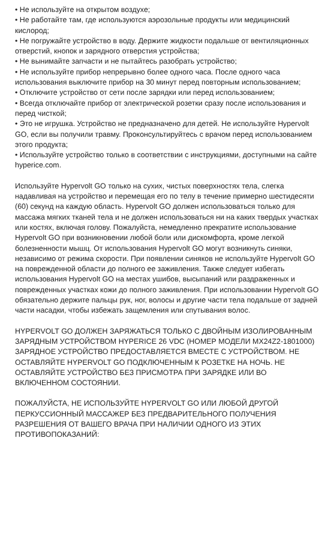• Не используйте на открытом воздухе;
• Не работайте там, где используются аэрозольные продукты или медицинский кислород;
• Не погружайте устройство в воду. Держите жидкости подальше от вентиляционных отверстий, кнопок и зарядного отверстия устройства;
• Не вынимайте запчасти и не пытайтесь разобрать устройство;
• Не используйте прибор непрерывно более одного часа. После одного часа использования выключите прибор на 30 минут перед повторным использованием;
• Отключите устройство от сети после зарядки или перед использованием;
• Всегда отключайте прибор от электрической розетки сразу после использования и перед чисткой;
• Это не игрушка. Устройство не предназначено для детей. Не используйте Hypervolt GO, если вы получили травму. Проконсультируйтесь с врачом перед использованием этого продукта;
• Используйте устройство только в соответствии с инструкциями, доступными на сайте hyperice.com.
Используйте Hypervolt GO только на сухих, чистых поверхностях тела, слегка надавливая на устройство и перемещая его по телу в течение примерно шестидесяти (60) секунд на каждую область. Hypervolt GO должен использоваться только для массажа мягких тканей тела и не должен использоваться ни на каких твердых участках или костях, включая голову. Пожалуйста, немедленно прекратите использование Hypervolt GO при возникновении любой боли или дискомфорта, кроме легкой болезненности мышц. От использования Hypervolt GO могут возникнуть синяки, независимо от режима скорости. При появлении синяков не используйте Hypervolt GO на поврежденной области до полного ее заживления. Также следует избегать использования Hypervolt GO на местах ушибов, высыпаний или раздраженных и поврежденных участках кожи до полного заживления. При использовании Hypervolt GO обязательно держите пальцы рук, ног, волосы и другие части тела подальше от задней части насадки, чтобы избежать защемления или спутывания волос.
HYPERVOLT GO ДОЛЖЕН ЗАРЯЖАТЬСЯ ТОЛЬКО С ДВОЙНЫМ ИЗОЛИРОВАННЫМ ЗАРЯДНЫМ УСТРОЙСТВОМ HYPERICE 26 VDC (НОМЕР МОДЕЛИ MX24Z2-1801000) ЗАРЯДНОЕ УСТРОЙСТВО ПРЕДОСТАВЛЯЕТСЯ ВМЕСТЕ С УСТРОЙСТВОМ. НЕ ОСТАВЛЯЙТЕ HYPERVOLT GO ПОДКЛЮЧЕННЫМ К РОЗЕТКЕ НА НОЧЬ. НЕ ОСТАВЛЯЙТЕ УСТРОЙСТВО БЕЗ ПРИСМОТРА ПРИ ЗАРЯДКЕ ИЛИ ВО ВКЛЮЧЕННОМ СОСТОЯНИИ.
ПОЖАЛУЙСТА, НЕ ИСПОЛЬЗУЙТЕ HYPERVOLT GO ИЛИ ЛЮБОЙ ДРУГОЙ ПЕРКУССИОННЫЙ МАССАЖЕР БЕЗ ПРЕДВАРИТЕЛЬНОГО ПОЛУЧЕНИЯ РАЗРЕШЕНИЯ ОТ ВАШЕГО ВРАЧА ПРИ НАЛИЧИИ ОДНОГО ИЗ ЭТИХ ПРОТИВОПОКАЗАНИЙ: